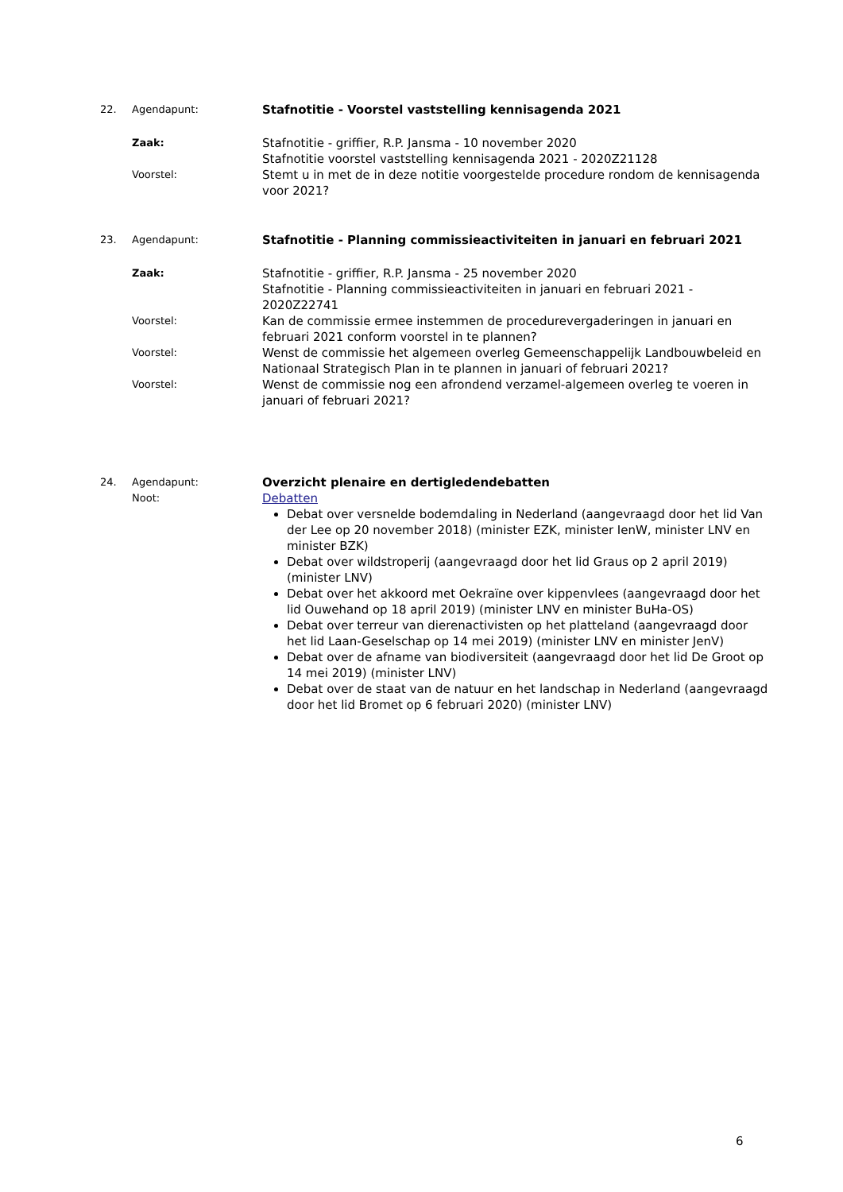22. Agendapunt: Stafnotitie - Voorstel vaststelling kennisagenda 2021
Zaak: Stafnotitie - griffier, R.P. Jansma - 10 november 2020
Stafnotitie voorstel vaststelling kennisagenda 2021 - 2020Z21128
Voorstel: Stemt u in met de in deze notitie voorgestelde procedure rondom de kennisagenda voor 2021?
23. Agendapunt: Stafnotitie - Planning commissieactiviteiten in januari en februari 2021
Zaak: Stafnotitie - griffier, R.P. Jansma - 25 november 2020
Stafnotitie - Planning commissieactiviteiten in januari en februari 2021 - 2020Z22741
Voorstel: Kan de commissie ermee instemmen de procedurevergaderingen in januari en februari 2021 conform voorstel in te plannen?
Voorstel: Wenst de commissie het algemeen overleg Gemeenschappelijk Landbouwbeleid en Nationaal Strategisch Plan in te plannen in januari of februari 2021?
Voorstel: Wenst de commissie nog een afrondend verzamel-algemeen overleg te voeren in januari of februari 2021?
24. Agendapunt: Overzicht plenaire en dertigledendebatten
Noot: Debatten
Debat over versnelde bodemdaling in Nederland (aangevraagd door het lid Van der Lee op 20 november 2018) (minister EZK, minister IenW, minister LNV en minister BZK)
Debat over wildstroperij (aangevraagd door het lid Graus op 2 april 2019) (minister LNV)
Debat over het akkoord met Oekraïne over kippenvlees (aangevraagd door het lid Ouwehand op 18 april 2019) (minister LNV en minister BuHa-OS)
Debat over terreur van dierenactivisten op het platteland (aangevraagd door het lid Laan-Geselschap op 14 mei 2019) (minister LNV en minister JenV)
Debat over de afname van biodiversiteit (aangevraagd door het lid De Groot op 14 mei 2019) (minister LNV)
Debat over de staat van de natuur en het landschap in Nederland (aangevraagd door het lid Bromet op 6 februari 2020) (minister LNV)
6